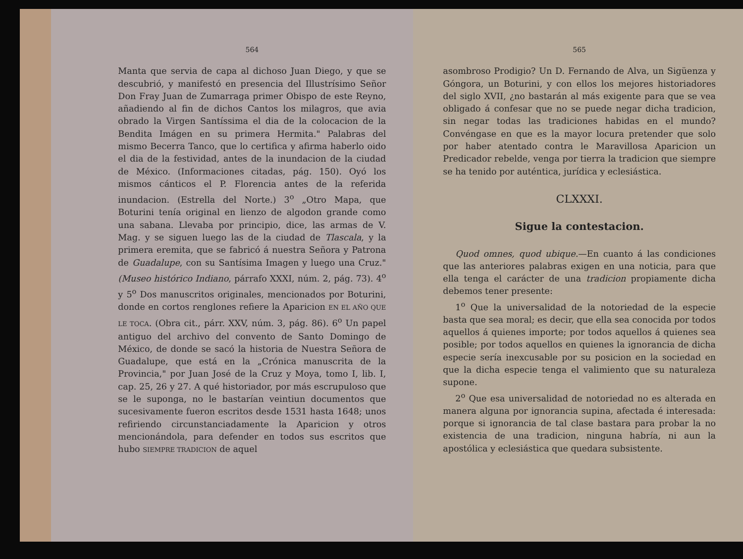564
Manta que servia de capa al dichoso Juan Diego, y que se descubrió, y manifestó en presencia del Illustrísimo Señor Don Fray Juan de Zumarraga primer Obispo de este Reyno, añadiendo al fin de dichos Cantos los milagros, que avia obrado la Virgen Santíssima el dia de la colocacion de la Bendita Imágen en su primera Hermita." Palabras del mismo Becerra Tanco, que lo certifica y afirma haberlo oido el dia de la festividad, antes de la inundacion de la ciudad de México. (Informaciones citadas, pág. 150). Oyó los mismos cánticos el P. Florencia antes de la referida inundacion. (Estrella del Norte.) 3<sup>o</sup> „Otro Mapa, que Boturini tenía original en lienzo de algodon grande como una sabana. Llevaba por principio, dice, las armas de V. Mag. y se siguen luego las de la ciudad de Tlascala, y la primera eremita, que se fabricó á nuestra Señora y Patrona de Guadalupe, con su Santísima Imagen y luego una Cruz." (Museo histórico Indiano, párrafo XXXI, núm. 2, pág. 73). 4<sup>o</sup> y 5<sup>o</sup> Dos manuscritos originales, mencionados por Boturini, donde en cortos renglones refiere la Aparicion EN EL AÑO QUE LE TOCA. (Obra cit., párr. XXV, núm. 3, pág. 86). 6<sup>o</sup> Un papel antiguo del archivo del convento de Santo Domingo de México, de donde se sacó la historia de Nuestra Señora de Guadalupe, que está en la „Crónica manuscrita de la Provincia," por Juan José de la Cruz y Moya, tomo I, lib. I, cap. 25, 26 y 27. A qué historiador, por más escrupuloso que se le suponga, no le bastarían veintiun documentos que sucesivamente fueron escritos desde 1531 hasta 1648; unos refiriendo circunstanciadamente la Aparicion y otros mencionándola, para defender en todos sus escritos que hubo SIEMPRE TRADICION de aquel
565
asombroso Prodigio? Un D. Fernando de Alva, un Sigüenza y Góngora, un Boturini, y con ellos los mejores historiadores del siglo XVII, ¿no bastarán al más exigente para que se vea obligado á confesar que no se puede negar dicha tradicion, sin negar todas las tradiciones habidas en el mundo? Convéngase en que es la mayor locura pretender que solo por haber atentado contra le Maravillosa Aparicion un Predicador rebelde, venga por tierra la tradicion que siempre se ha tenido por auténtica, jurídica y eclesiástica.
CLXXXI.
Sigue la contestacion.
Quod omnes, quod ubique.—En cuanto á las condiciones que las anteriores palabras exigen en una noticia, para que ella tenga el carácter de una tradicion propiamente dicha debemos tener presente:
1<sup>o</sup> Que la universalidad de la notoriedad de la especie basta que sea moral; es decir, que ella sea conocida por todos aquellos á quienes importe; por todos aquellos á quienes sea posible; por todos aquellos en quienes la ignorancia de dicha especie sería inexcusable por su posicion en la sociedad en que la dicha especie tenga el valimiento que su naturaleza supone.
2<sup>o</sup> Que esa universalidad de notoriedad no es alterada en manera alguna por ignorancia supina, afectada é interesada: porque si ignorancia de tal clase bastara para probar la no existencia de una tradicion, ninguna habría, ni aun la apostólica y eclesiástica que quedara subsistente.